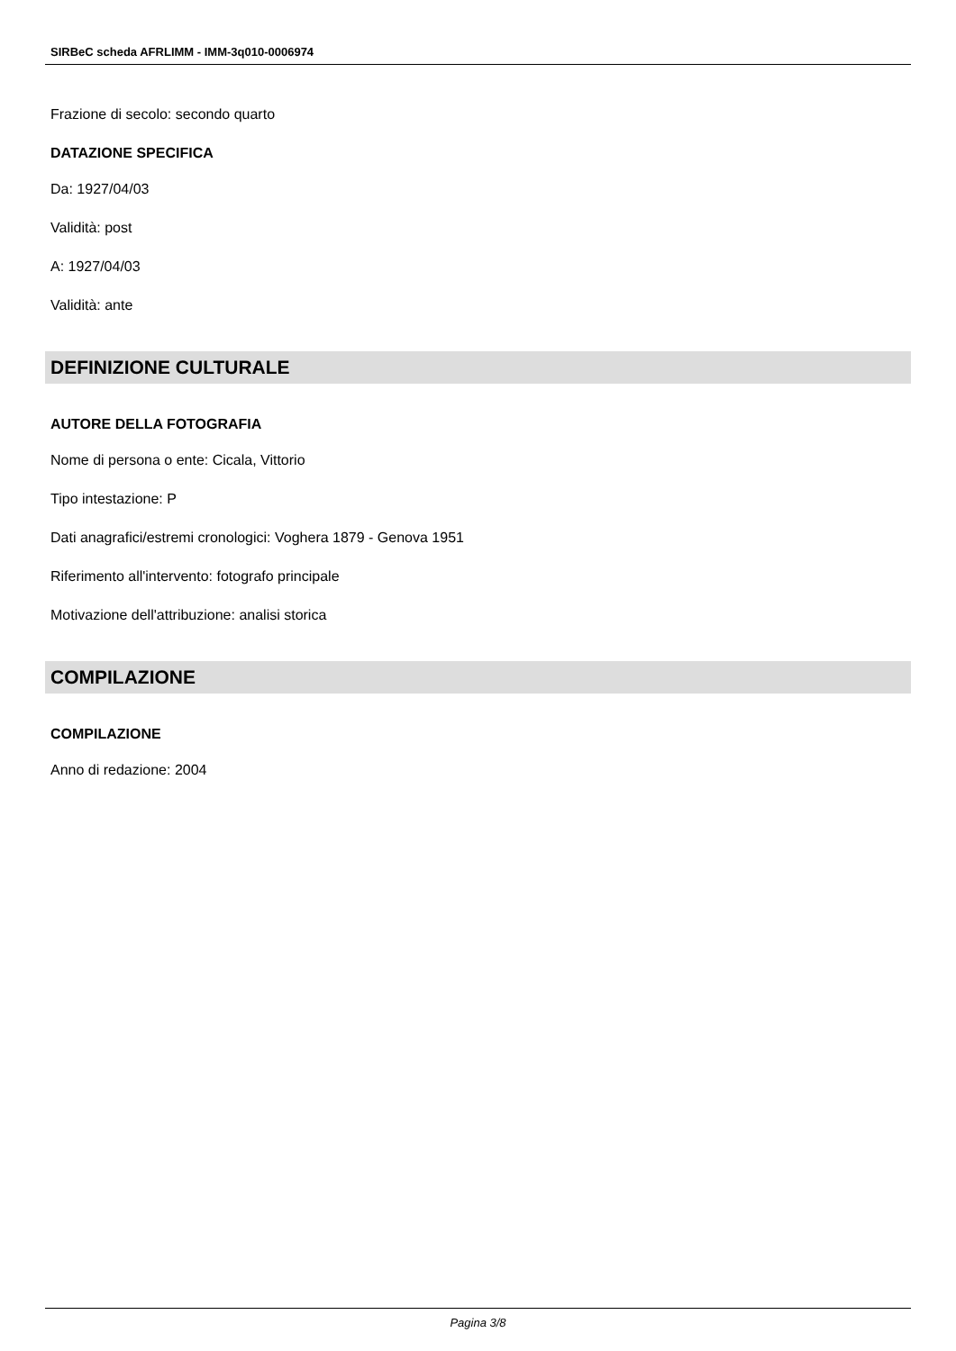SIRBeC scheda AFRLIMM - IMM-3q010-0006974
Frazione di secolo: secondo quarto
DATAZIONE SPECIFICA
Da: 1927/04/03
Validità: post
A: 1927/04/03
Validità: ante
DEFINIZIONE CULTURALE
AUTORE DELLA FOTOGRAFIA
Nome di persona o ente: Cicala, Vittorio
Tipo intestazione: P
Dati anagrafici/estremi cronologici: Voghera 1879 - Genova 1951
Riferimento all'intervento: fotografo principale
Motivazione dell'attribuzione: analisi storica
COMPILAZIONE
COMPILAZIONE
Anno di redazione: 2004
Pagina 3/8